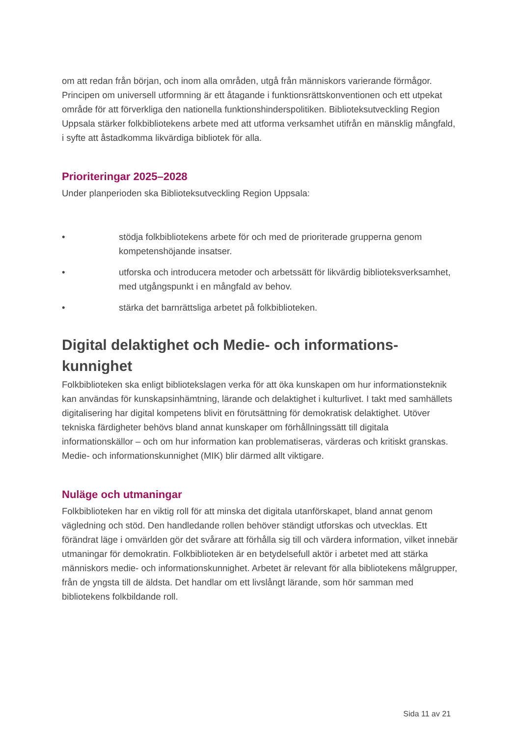om att redan från början, och inom alla områden, utgå från människors varierande förmågor. Principen om universell utformning är ett åtagande i funktionsrättskonventionen och ett utpekat område för att förverkliga den nationella funktionshinderspolitiken. Biblioteksutveckling Region Uppsala stärker folkbibliotekens arbete med att utforma verksamhet utifrån en mänsklig mångfald, i syfte att åstadkomma likvärdiga bibliotek för alla.
Prioriteringar 2025–2028
Under planperioden ska Biblioteksutveckling Region Uppsala:
• stödja folkbibliotekens arbete för och med de prioriterade grupperna genom kompetenshöjande insatser.
• utforska och introducera metoder och arbetssätt för likvärdig biblioteksverksamhet, med utgångspunkt i en mångfald av behov.
• stärka det barnrättsliga arbetet på folkbiblioteken.
Digital delaktighet och Medie- och informations-kunnighet
Folkbiblioteken ska enligt bibliotekslagen verka för att öka kunskapen om hur informationsteknik kan användas för kunskapsinhämtning, lärande och delaktighet i kulturlivet. I takt med samhällets digitalisering har digital kompetens blivit en förutsättning för demokratisk delaktighet. Utöver tekniska färdigheter behövs bland annat kunskaper om förhållningssätt till digitala informationskällor – och om hur information kan problematiseras, värderas och kritiskt granskas. Medie- och informationskunnighet (MIK) blir därmed allt viktigare.
Nuläge och utmaningar
Folkbiblioteken har en viktig roll för att minska det digitala utanförskapet, bland annat genom vägledning och stöd. Den handledande rollen behöver ständigt utforskas och utvecklas. Ett förändrat läge i omvärlden gör det svårare att förhålla sig till och värdera information, vilket innebär utmaningar för demokratin. Folkbiblioteken är en betydelsefull aktör i arbetet med att stärka människors medie- och informationskunnighet. Arbetet är relevant för alla bibliotekens målgrupper, från de yngsta till de äldsta. Det handlar om ett livslångt lärande, som hör samman med bibliotekens folkbildande roll.
Sida 11 av 21